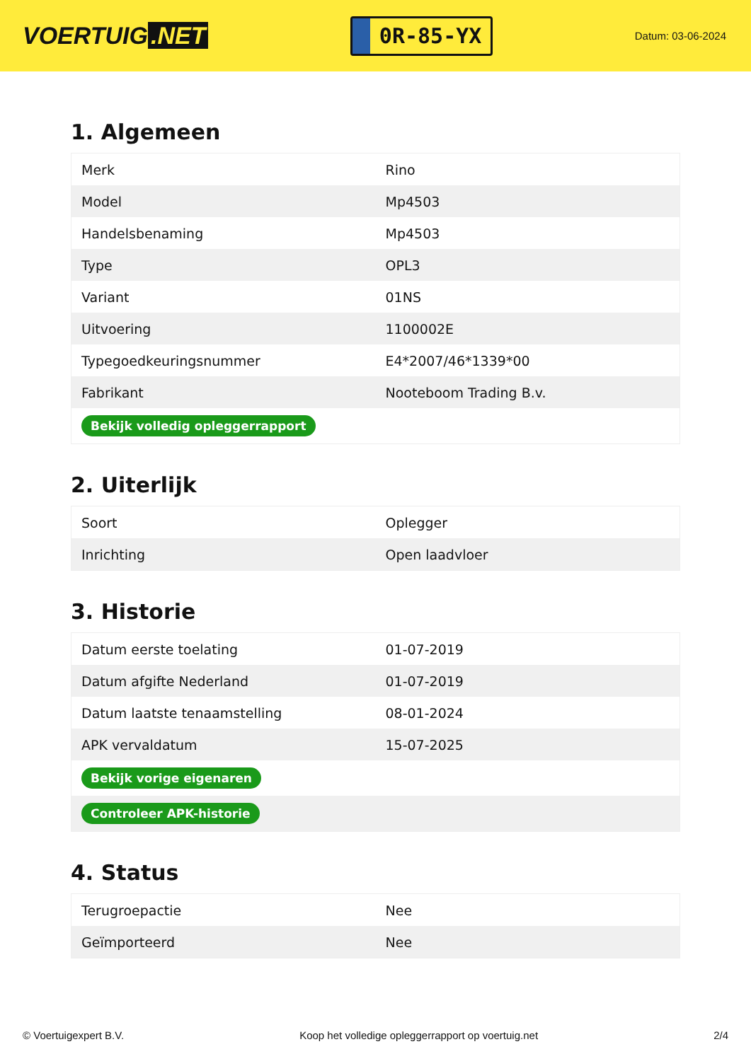VOERTUIG.NET
0R-85-YX
Datum: 03-06-2024
1. Algemeen
| Merk | Rino |
| Model | Mp4503 |
| Handelsbenaming | Mp4503 |
| Type | OPL3 |
| Variant | 01NS |
| Uitvoering | 1100002E |
| Typegoedkeuringsnummer | E4*2007/46*1339*00 |
| Fabrikant | Nooteboom Trading B.v. |
| Bekijk volledig opleggerrapport | |
2. Uiterlijk
| Soort | Oplegger |
| Inrichting | Open laadvloer |
3. Historie
| Datum eerste toelating | 01-07-2019 |
| Datum afgifte Nederland | 01-07-2019 |
| Datum laatste tenaamstelling | 08-01-2024 |
| APK vervaldatum | 15-07-2025 |
| Bekijk vorige eigenaren | |
| Controleer APK-historie | |
4. Status
| Terugroepactie | Nee |
| Geïmporteerd | Nee |
© Voertuigexpert B.V. Koop het volledige opleggerrapport op voertuig.net 2/4